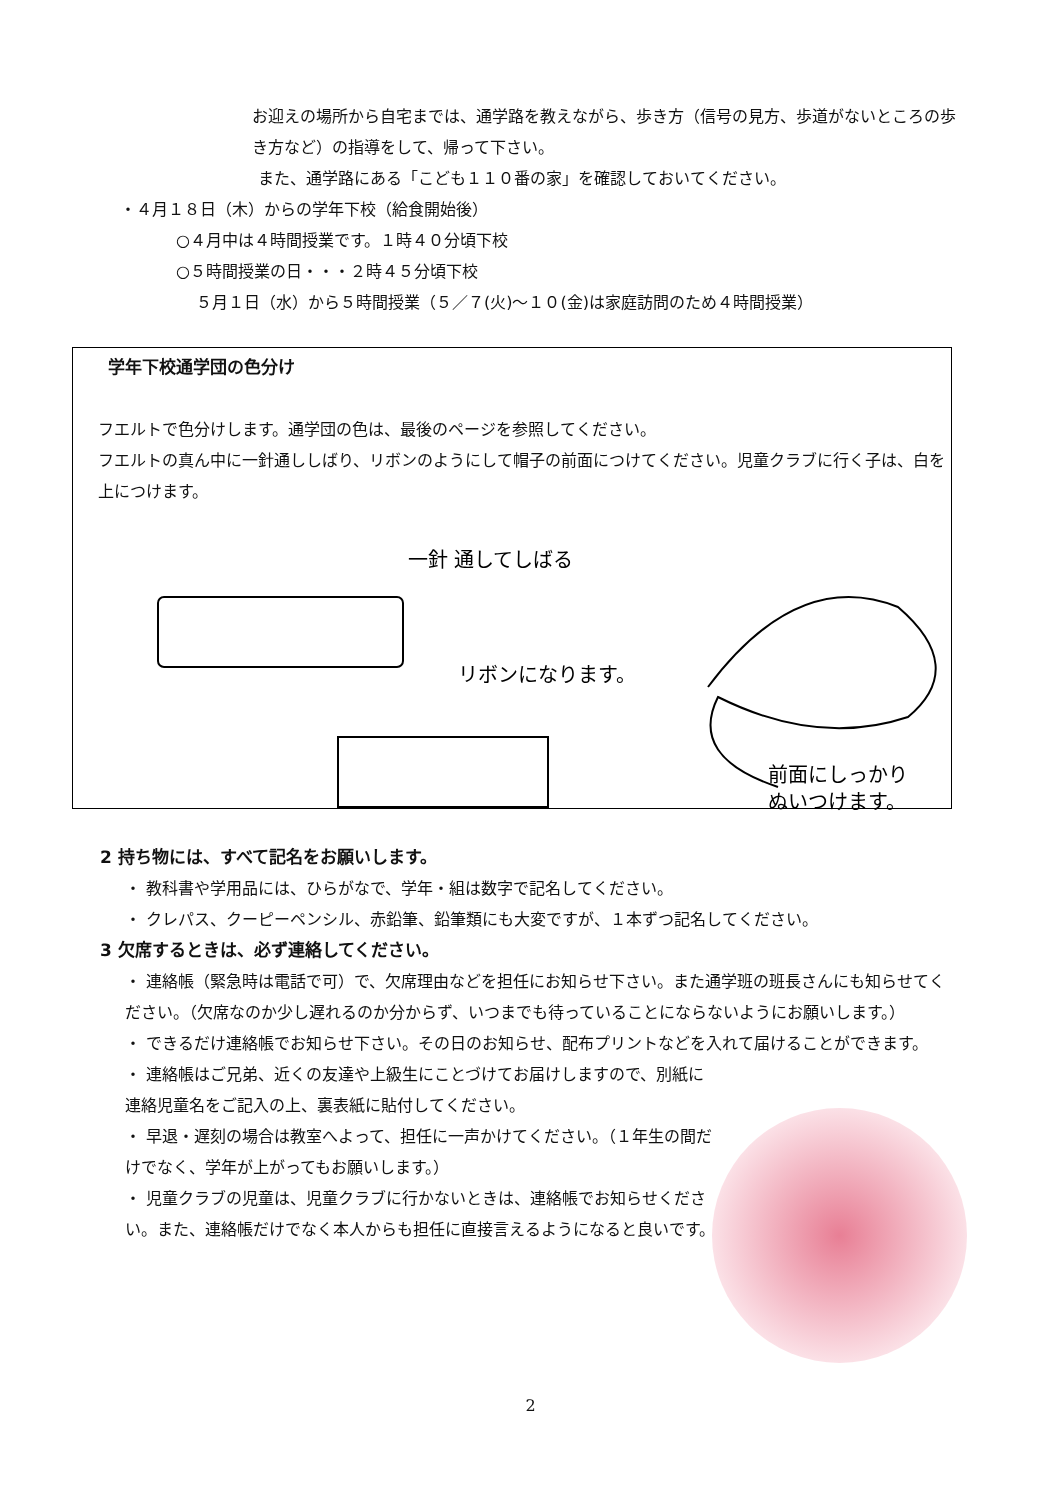お迎えの場所から自宅までは、通学路を教えながら、歩き方（信号の見方、歩道がないところの歩き方など）の指導をして、帰って下さい。
また、通学路にある「こども１１０番の家」を確認しておいてください。
・４月１８日（木）からの学年下校（給食開始後）
○４月中は４時間授業です。１時４０分頃下校
○５時間授業の日・・・２時４５分頃下校
５月１日（水）から５時間授業（５／７(火)～１０(金)は家庭訪問のため４時間授業）
学年下校通学団の色分け
フエルトで色分けします。通学団の色は、最後のページを参照してください。
フエルトの真ん中に一針通ししばり、リボンのようにして帽子の前面につけてください。児童クラブに行く子は、白を上につけます。
一針 通してしばる
リボンになります。
前面にしっかり
ぬいつけます。
2 持ち物には、すべて記名をお願いします。
・ 教科書や学用品には、ひらがなで、学年・組は数字で記名してください。
・ クレパス、クーピーペンシル、赤鉛筆、鉛筆類にも大変ですが、１本ずつ記名してください。
3 欠席するときは、必ず連絡してください。
・ 連絡帳（緊急時は電話で可）で、欠席理由などを担任にお知らせ下さい。また通学班の班長さんにも知らせてください。（欠席なのか少し遅れるのか分からず、いつまでも待っていることにならないようにお願いします。）
・ できるだけ連絡帳でお知らせ下さい。その日のお知らせ、配布プリントなどを入れて届けることができます。
・ 連絡帳はご兄弟、近くの友達や上級生にことづけてお届けしますので、別紙に連絡児童名をご記入の上、裏表紙に貼付してください。
・ 早退・遅刻の場合は教室へよって、担任に一声かけてください。（１年生の間だけでなく、学年が上がってもお願いします。）
・ 児童クラブの児童は、児童クラブに行かないときは、連絡帳でお知らせください。また、連絡帳だけでなく本人からも担任に直接言えるようになると良いです。
2